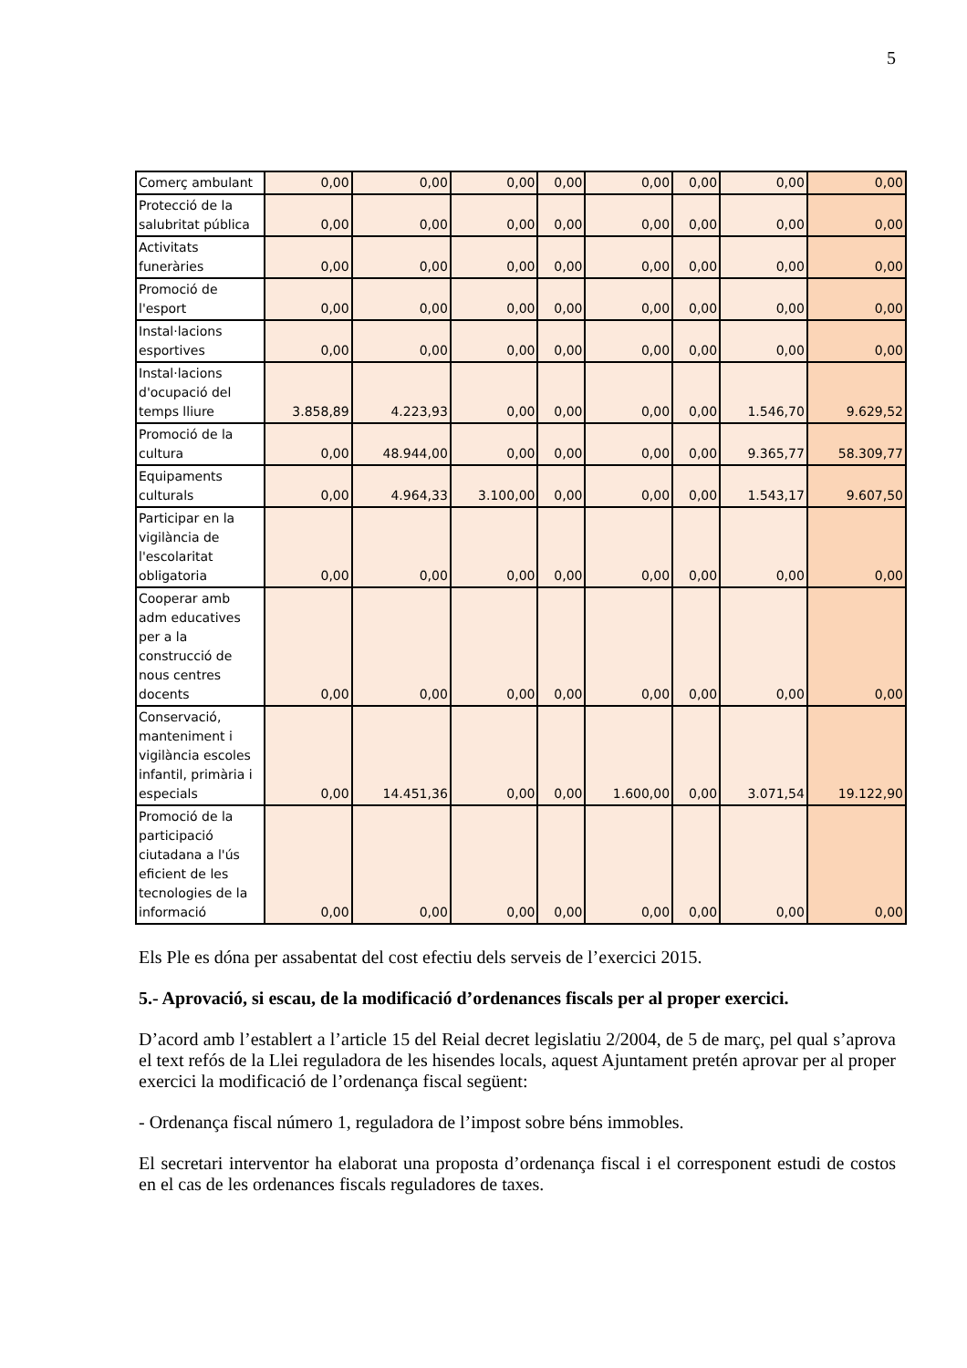5
| Comerç ambulant | 0,00 | 0,00 | 0,00 | 0,00 | 0,00 | 0,00 | 0,00 | 0,00 |
| Protecció de la salubritat pública | 0,00 | 0,00 | 0,00 | 0,00 | 0,00 | 0,00 | 0,00 | 0,00 |
| Activitats funeràries | 0,00 | 0,00 | 0,00 | 0,00 | 0,00 | 0,00 | 0,00 | 0,00 |
| Promoció de l'esport | 0,00 | 0,00 | 0,00 | 0,00 | 0,00 | 0,00 | 0,00 | 0,00 |
| Instal·lacions esportives | 0,00 | 0,00 | 0,00 | 0,00 | 0,00 | 0,00 | 0,00 | 0,00 |
| Instal·lacions d'ocupació del temps lliure | 3.858,89 | 4.223,93 | 0,00 | 0,00 | 0,00 | 0,00 | 1.546,70 | 9.629,52 |
| Promoció de la cultura | 0,00 | 48.944,00 | 0,00 | 0,00 | 0,00 | 0,00 | 9.365,77 | 58.309,77 |
| Equipaments culturals | 0,00 | 4.964,33 | 3.100,00 | 0,00 | 0,00 | 0,00 | 1.543,17 | 9.607,50 |
| Participar en la vigilància de l'escolaritat obligatoria | 0,00 | 0,00 | 0,00 | 0,00 | 0,00 | 0,00 | 0,00 | 0,00 |
| Cooperar amb adm educatives per a la construcció de nous centres docents | 0,00 | 0,00 | 0,00 | 0,00 | 0,00 | 0,00 | 0,00 | 0,00 |
| Conservació, manteniment i vigilància escoles infantil, primària i especials | 0,00 | 14.451,36 | 0,00 | 0,00 | 1.600,00 | 0,00 | 3.071,54 | 19.122,90 |
| Promoció de la participació ciutadana a l'ús eficient de les tecnologies de la informació | 0,00 | 0,00 | 0,00 | 0,00 | 0,00 | 0,00 | 0,00 | 0,00 |
Els Ple es dóna per assabentat del cost efectiu dels serveis de l’exercici 2015.
5.- Aprovació, si escau, de la modificació d’ordenances fiscals per al proper exercici.
D’acord amb l’establert a l’article 15 del Reial decret legislatiu 2/2004, de 5 de març, pel qual s’aprova el text refós de la Llei reguladora de les hisendes locals, aquest Ajuntament pretén aprovar per al proper exercici la modificació de l’ordenança fiscal següent:
- Ordenança fiscal número 1, reguladora de l’impost sobre béns immobles.
El secretari interventor ha elaborat una proposta d’ordenança fiscal i el corresponent estudi de costos en el cas de les ordenances fiscals reguladores de taxes.